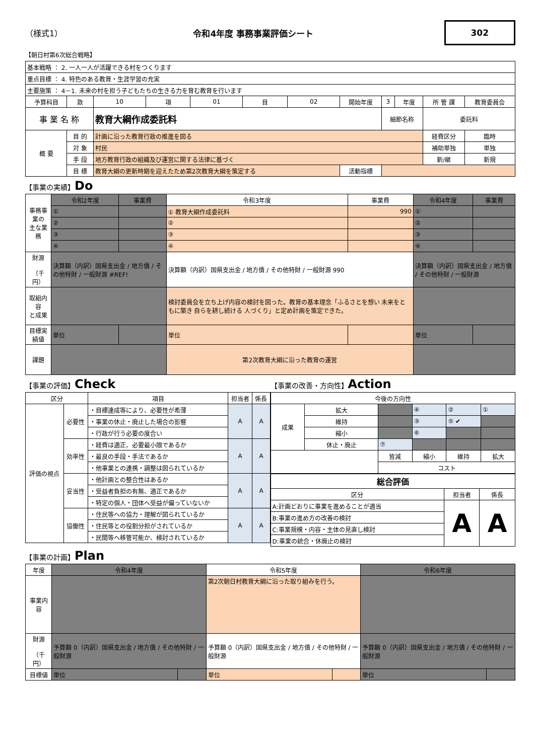（様式1） 令和4年度 事務事業評価シート 302
【朝日村第6次総合戦略】
| 基本戦略 ： 2. 一人一人が活躍できる村をつくります | | | | | | | | | | | |
| 重点目標 ： 4. 特色のある教育・生涯学習の充実 | | | | | | | | | | | |
| 主要施策 ： 4－1. 未来の村を担う子どもたちの生きる力を育む教育を行います | | | | | | | | | | | |
| 予算科目 | 款 | 10 | 項 | 01 | 目 | 02 | 開始年度 | 3 | 年度 | 所 管 課 | 教育委員会 |
| 事 業 名 称 | | 教育大綱作成委託料 | | | | | | 細節名称 | | 委託料 | |
| 概 要 | 目 的 | 計画に沿った教育行政の推進を図る | | | | | | | | 経費区分 | 臨時 |
| | 対 象 | 村民 | | | | | | | | 補助単独 | 単独 |
| | 手 段 | 地方教育行政の組織及び運営に関する法律に基づく | | | | | | | | 新/継 | 新規 |
| | 目 標 | 教育大綱の更新時期を迎えたため第2次教育大綱を策定する | | | | | 活動指標 | | | | |
【事業の実績】Do
| 事務事業の 主な業務 | 令和2年度 | 事業費 | 令和3年度 | 事業費 | 令和4年度 | 事業費 |
| | ① | | ① 教育大綱作成委託料 | 990 | ① | |
| | ② | | ② | | ② | |
| | ③ | | ③ | | ③ | |
| | ④ | | ④ | | ④ | |
| 財源 （千円） | 決算額（内訳）国県支出金 / 地方債 / その他特財 / 一般財源 #REF! | | 決算額（内訳）国県支出金 / 地方債 / その他特財 / 一般財源 990 | | 決算額（内訳）国県支出金 / 地方債 / その他特財 / 一般財源 | |
| 取組内容 と成果 | | | 検討委員会を立ち上げ内容の検討を図った。教育の基本理念「ふるさとを想い 未来をともに築き 自らを耕し続ける 人づくり」と定め計画を策定できた。 | | | |
| 目標実績値 | 単位 | | 単位 | | 単位 | |
| 課題 | | | 第2次教育大綱に沿った教育の運営 | | | |
【事業の評価】Check
| 区分 | | 項目 | 担当者 | 係長 |
| 評価の視点 | 必要性 | ・目標達成等により、必要性が希薄 | A | A |
| | | ・事業の休止・廃止した場合の影響 | | |
| | | ・行政が行う必要の度合い | | |
| | 効率性 | ・経費は適正、必要最小限であるか | A | A |
| | | ・最良の手段・手法であるか | | |
| | | ・他事業との連携・調整は図られているか | | |
| | 妥当性 | ・他計画との整合性はあるか | A | A |
| | | ・受益者負担の有無、適正であるか | | |
| | | ・特定の個人・団体へ受益が偏っていないか | | |
| | 協働性 | ・住民等への協力・理解が図られているか | A | A |
| | | ・住民等との役割分担がされているか | | |
| | | ・民間等へ移管可能か、検討されているか | | |
【事業の改善・方向性】Action
| 今後の方向性 | | | | | |
| 成果 | 拡大 | | ④ | ② | ① |
| | 維持 | | ③ | ⑤ ✔ | |
| | 縮小 | | ⑥ | | |
| | 休止・廃止 | ⑦ | | | |
| | | 皆減 | 縮小 | 維持 | 拡大 |
| | | コスト | | | |
| 総合評価 | | |
| 区分 | 担当者 | 係長 |
| A:計画どおりに事業を進めることが適当 | A | A |
| B:事業の進め方の改善の検討 | | |
| C:事業規模・内容・主体の見直し検討 | | |
| D:事業の統合・休廃止の検討 | | |
【事業の計画】Plan
| 年度 | 令和4年度 | | 令和5年度 | | 令和6年度 | |
| 事業内容 | | | 第2次朝日村教育大綱に沿った取り組みを行う。 | | | |
| 財源 （千円） | 予算額 0（内訳）国県支出金 / 地方債 / その他特財 / 一般財源 | | 予算額 0（内訳）国県支出金 / 地方債 / その他特財 / 一般財源 | | 予算額 0（内訳）国県支出金 / 地方債 / その他特財 / 一般財源 | |
| 目標値 | 単位 | | 単位 | | 単位 | |